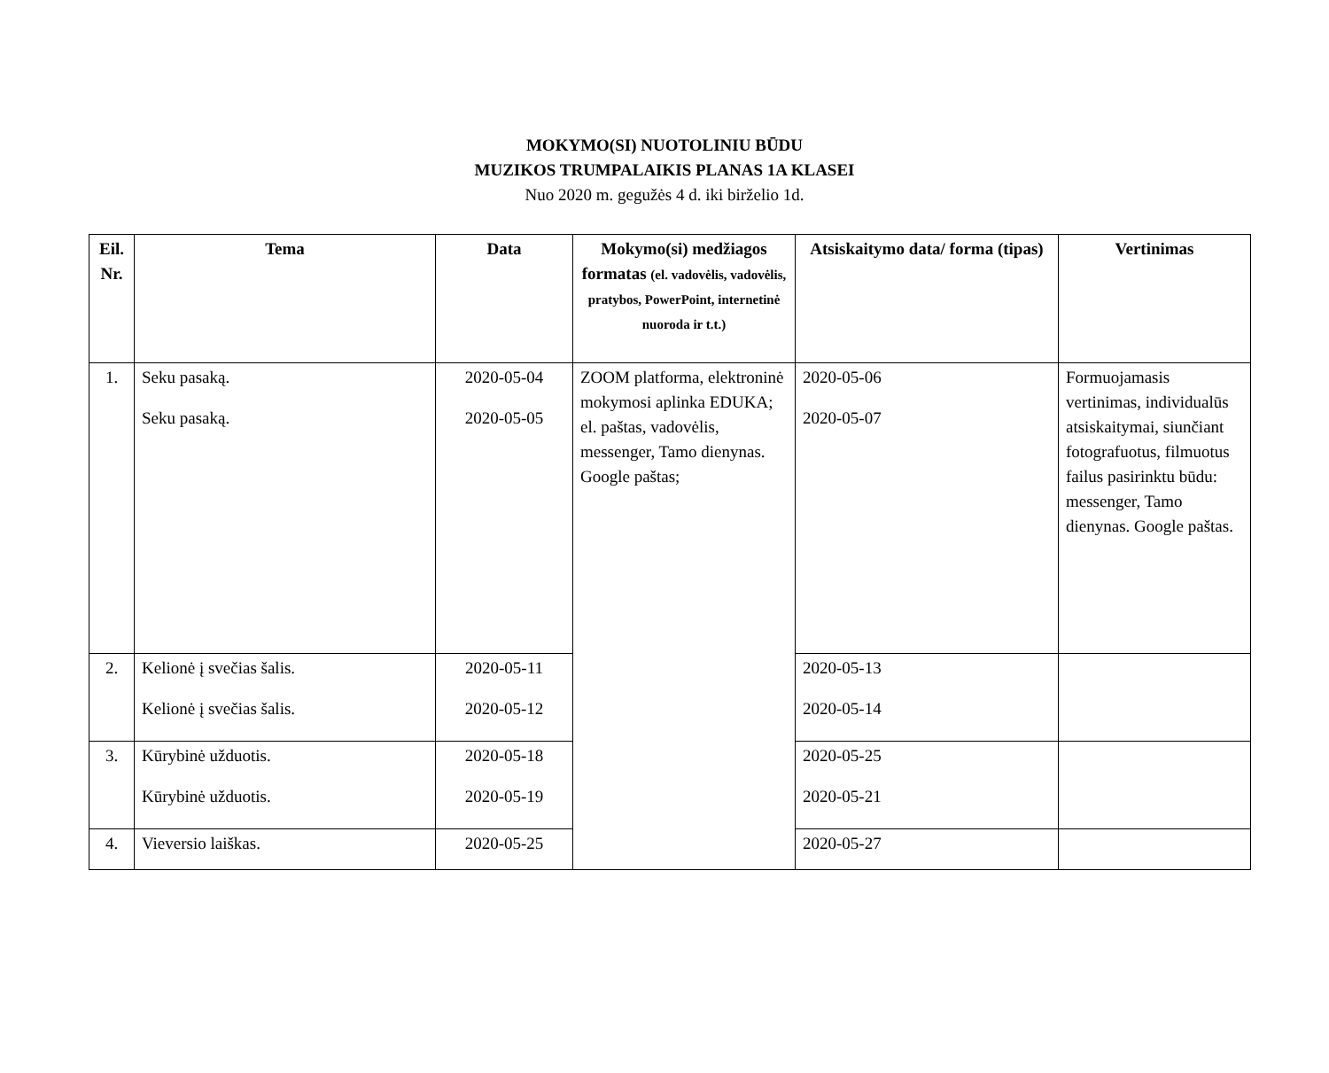MOKYMO(SI) NUOTOLINIU BŪDU
MUZIKOS TRUMPALAIKIS PLANAS 1A KLASEI
Nuo 2020 m. gegužės 4 d. iki birželio 1d.
| Eil. Nr. | Tema | Data | Mokymo(si) medžiagos formatas (el. vadovėlis, vadovėlis, pratybos, PowerPoint, internetinė nuoroda ir t.t.) | Atsiskaitymo data/ forma (tipas) | Vertinimas |
| --- | --- | --- | --- | --- | --- |
| 1. | Seku pasaką. Seku pasaką. | 2020-05-04 2020-05-05 | ZOOM platforma, elektroninė mokymosi aplinka EDUKA; el. paštas, vadovėlis, messenger, Tamo dienynas. Google paštas; | 2020-05-06 2020-05-07 | Formuojamasis vertinimas, individualūs atsiskaitymai, siunčiant fotografuotus, filmuotus failus pasirinktu būdu: messenger, Tamo dienynas. Google paštas. |
| 2. | Kelionė į svečias šalis. Kelionė į svečias šalis. | 2020-05-11 2020-05-12 | | 2020-05-13 2020-05-14 | |
| 3. | Kūrybinė užduotis. Kūrybinė užduotis. | 2020-05-18 2020-05-19 | | 2020-05-25 2020-05-21 | |
| 4. | Vieversio laiškas. | 2020-05-25 | | 2020-05-27 | |